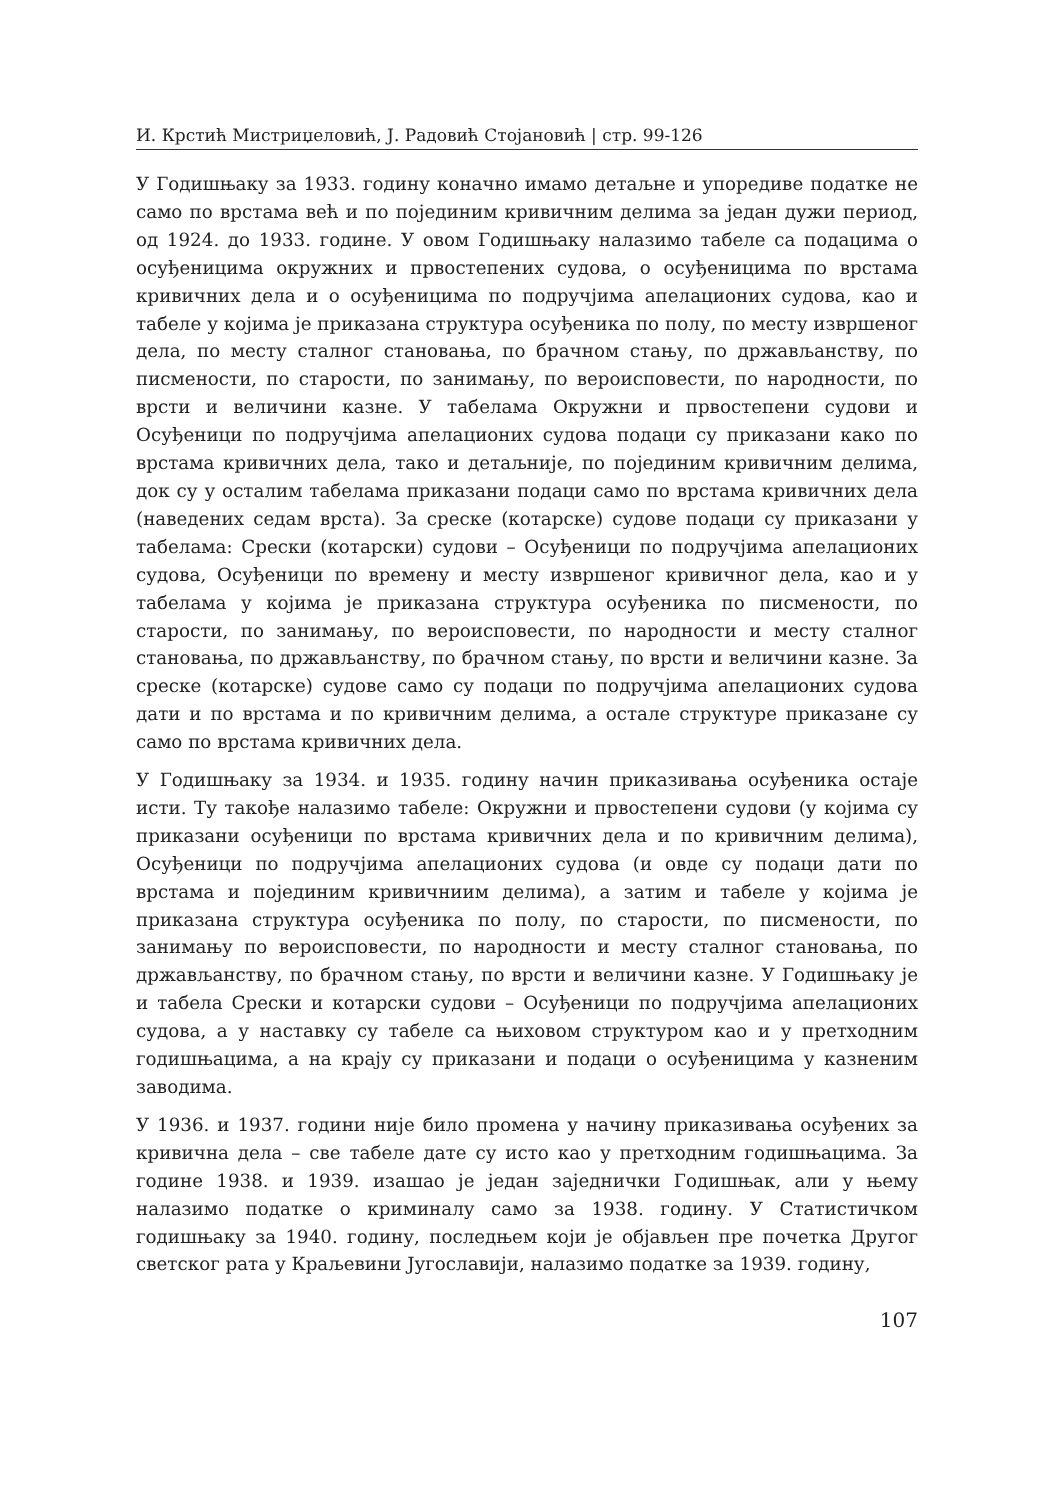И. Крстић Мистриџеловић, Ј. Радовић Стојановић | стр. 99-126
У Годишњаку за 1933. годину коначно имамо детаљне и упоредиве податке не само по врстама већ и по појединим кривичним делима за један дужи период, од 1924. до 1933. године. У овом Годишњаку налазимо табеле са подацима о осуђеницима окружних и првостепених судова, о осуђеницима по врстама кривичних дела и о осуђеницима по подручјима апелационих судова, као и табеле у којима је приказана структура осуђеника по полу, по месту извршеног дела, по месту сталног становања, по брачном стању, по држављанству, по писмености, по старости, по занимању, по вероисповести, по народности, по врсти и величини казне. У табелама Окружни и првостепени судови и Осуђеници по подручјима апелационих судова подаци су приказани како по врстама кривичних дела, тако и детаљније, по појединим кривичним делима, док су у осталим табелама приказани подаци само по врстама кривичних дела (наведених седам врста). За среске (котарске) судове подаци су приказани у табелама: Срески (котарски) судови – Осуђеници по подручјима апелационих судова, Осуђеници по времену и месту извршеног кривичног дела, као и у табелама у којима је приказана структура осуђеника по писмености, по старости, по занимању, по вероисповести, по народности и месту сталног становања, по држављанству, по брачном стању, по врсти и величини казне. За среске (котарске) судове само су подаци по подручјима апелационих судова дати и по врстама и по кривичним делима, а остале структуре приказане су само по врстама кривичних дела.
У Годишњаку за 1934. и 1935. годину начин приказивања осуђеника остаје исти. Ту такође налазимо табеле: Окружни и првостепени судови (у којима су приказани осуђеници по врстама кривичних дела и по кривичним делима), Осуђеници по подручјима апелационих судова (и овде су подаци дати по врстама и појединим кривичниим делима), а затим и табеле у којима је приказана структура осуђеника по полу, по старости, по писмености, по занимању по вероисповести, по народности и месту сталног становања, по држављанству, по брачном стању, по врсти и величини казне. У Годишњаку је и табела Срески и котарски судови – Осуђеници по подручјима апелационих судова, а у наставку су табеле са њиховом структуром као и у претходним годишњацима, а на крају су приказани и подаци о осуђеницима у казненим заводима.
У 1936. и 1937. години није било промена у начину приказивања осуђених за кривична дела – све табеле дате су исто као у претходним годишњацима. За године 1938. и 1939. изашао је један заједнички Годишњак, али у њему налазимо податке о криминалу само за 1938. годину. У Статистичком годишњаку за 1940. годину, последњем који је објављен пре почетка Другог светског рата у Краљевини Југославији, налазимо податке за 1939. годину,
107